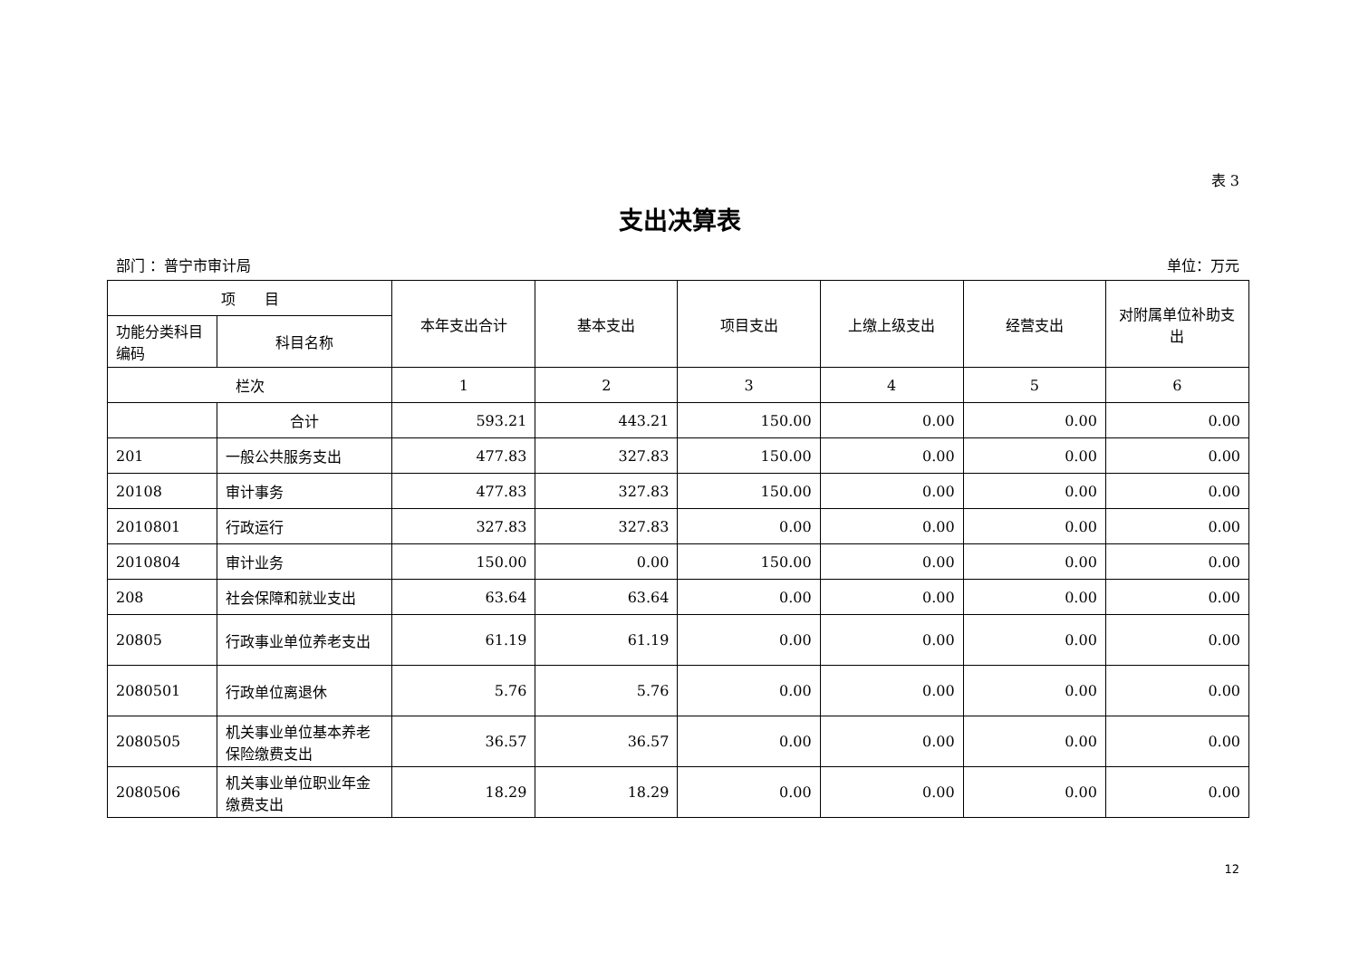表 3
支出决算表
部门 ：普宁市审计局 单位：万元
| 项 目 | | 本年支出合计 | 基本支出 | 项目支出 | 上缴上级支出 | 经营支出 | 对附属单位补助支出 |
| --- | --- | --- | --- | --- | --- | --- | --- |
| 功能分类科目编码 | 科目名称 | | | | | | |
| 栏次 | | 1 | 2 | 3 | 4 | 5 | 6 |
| | 合计 | 593.21 | 443.21 | 150.00 | 0.00 | 0.00 | 0.00 |
| 201 | 一般公共服务支出 | 477.83 | 327.83 | 150.00 | 0.00 | 0.00 | 0.00 |
| 20108 | 审计事务 | 477.83 | 327.83 | 150.00 | 0.00 | 0.00 | 0.00 |
| 2010801 | 行政运行 | 327.83 | 327.83 | 0.00 | 0.00 | 0.00 | 0.00 |
| 2010804 | 审计业务 | 150.00 | 0.00 | 150.00 | 0.00 | 0.00 | 0.00 |
| 208 | 社会保障和就业支出 | 63.64 | 63.64 | 0.00 | 0.00 | 0.00 | 0.00 |
| 20805 | 行政事业单位养老支出 | 61.19 | 61.19 | 0.00 | 0.00 | 0.00 | 0.00 |
| 2080501 | 行政单位离退休 | 5.76 | 5.76 | 0.00 | 0.00 | 0.00 | 0.00 |
| 2080505 | 机关事业单位基本养老保险缴费支出 | 36.57 | 36.57 | 0.00 | 0.00 | 0.00 | 0.00 |
| 2080506 | 机关事业单位职业年金缴费支出 | 18.29 | 18.29 | 0.00 | 0.00 | 0.00 | 0.00 |
12